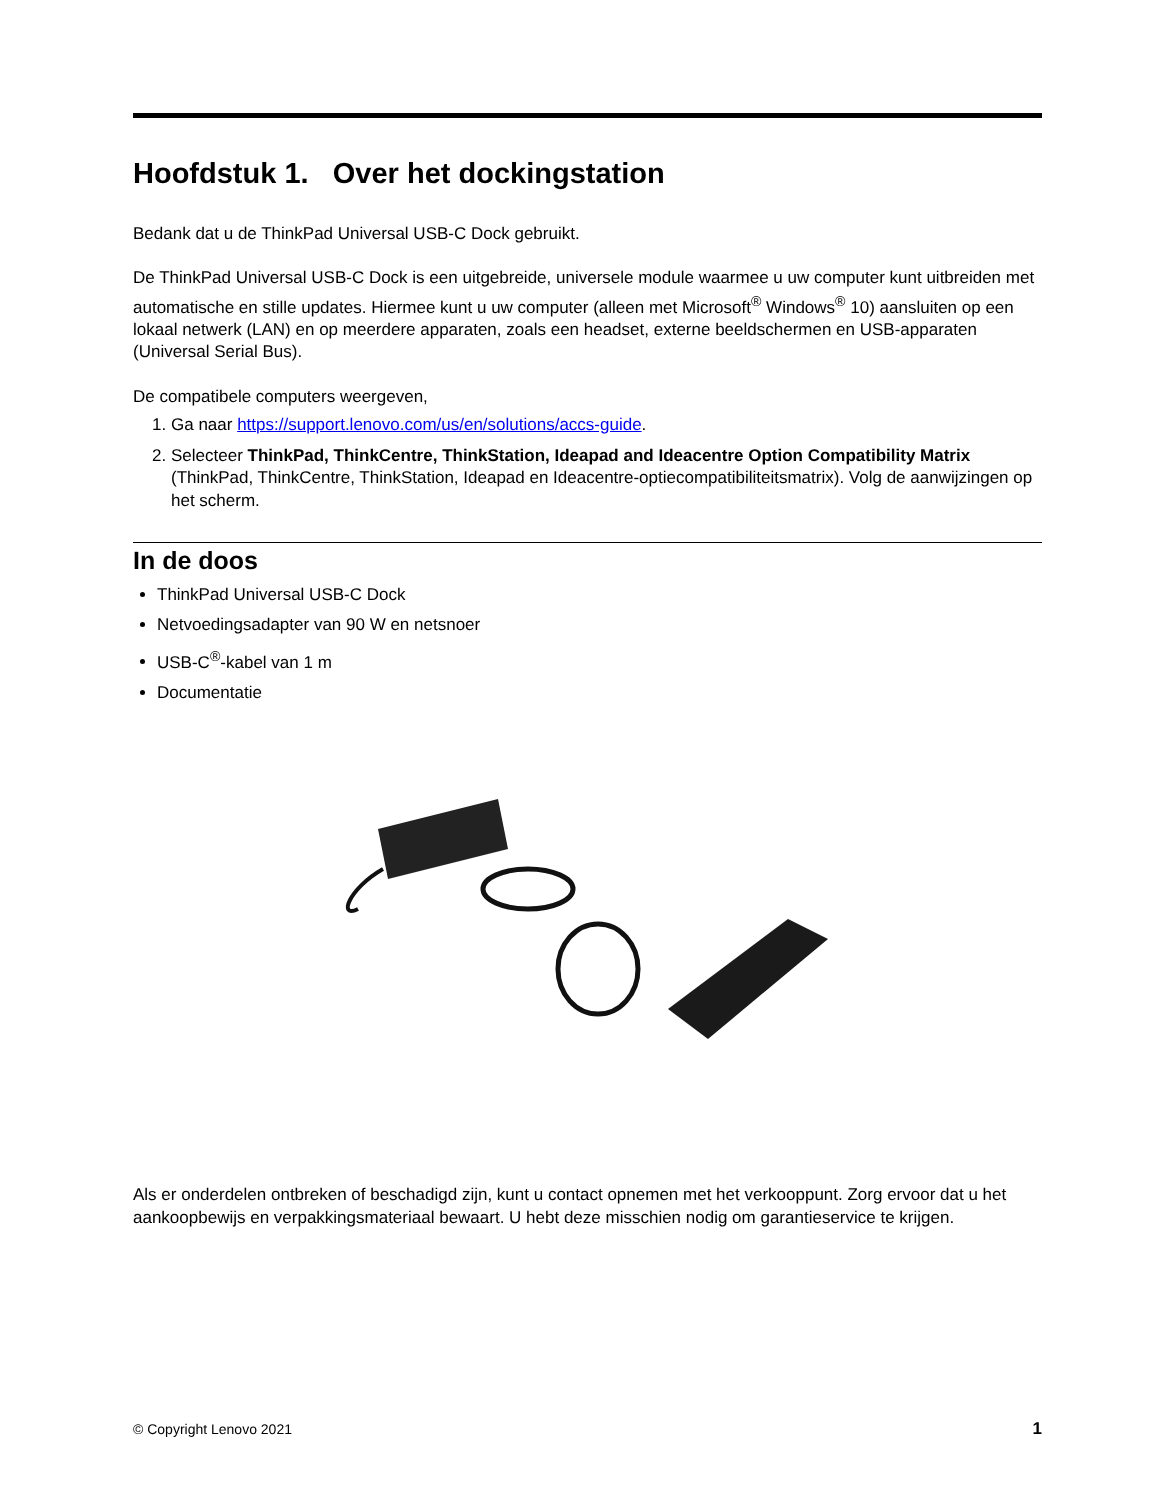Hoofdstuk 1. Over het dockingstation
Bedank dat u de ThinkPad Universal USB-C Dock gebruikt.
De ThinkPad Universal USB-C Dock is een uitgebreide, universele module waarmee u uw computer kunt uitbreiden met automatische en stille updates. Hiermee kunt u uw computer (alleen met Microsoft<sup>®</sup> Windows<sup>®</sup> 10) aansluiten op een lokaal netwerk (LAN) en op meerdere apparaten, zoals een headset, externe beeldschermen en USB-apparaten (Universal Serial Bus).
De compatibele computers weergeven,
1. Ga naar https://support.lenovo.com/us/en/solutions/accs-guide.
2. Selecteer ThinkPad, ThinkCentre, ThinkStation, Ideapad and Ideacentre Option Compatibility Matrix (ThinkPad, ThinkCentre, ThinkStation, Ideapad en Ideacentre-optiecompatibiliteitsmatrix). Volg de aanwijzingen op het scherm.
In de doos
ThinkPad Universal USB-C Dock
Netvoedingsadapter van 90 W en netsnoer
USB-C<sup>®</sup>-kabel van 1 m
Documentatie
Als er onderdelen ontbreken of beschadigd zijn, kunt u contact opnemen met het verkooppunt. Zorg ervoor dat u het aankoopbewijs en verpakkingsmateriaal bewaart. U hebt deze misschien nodig om garantieservice te krijgen.
© Copyright Lenovo 2021 1